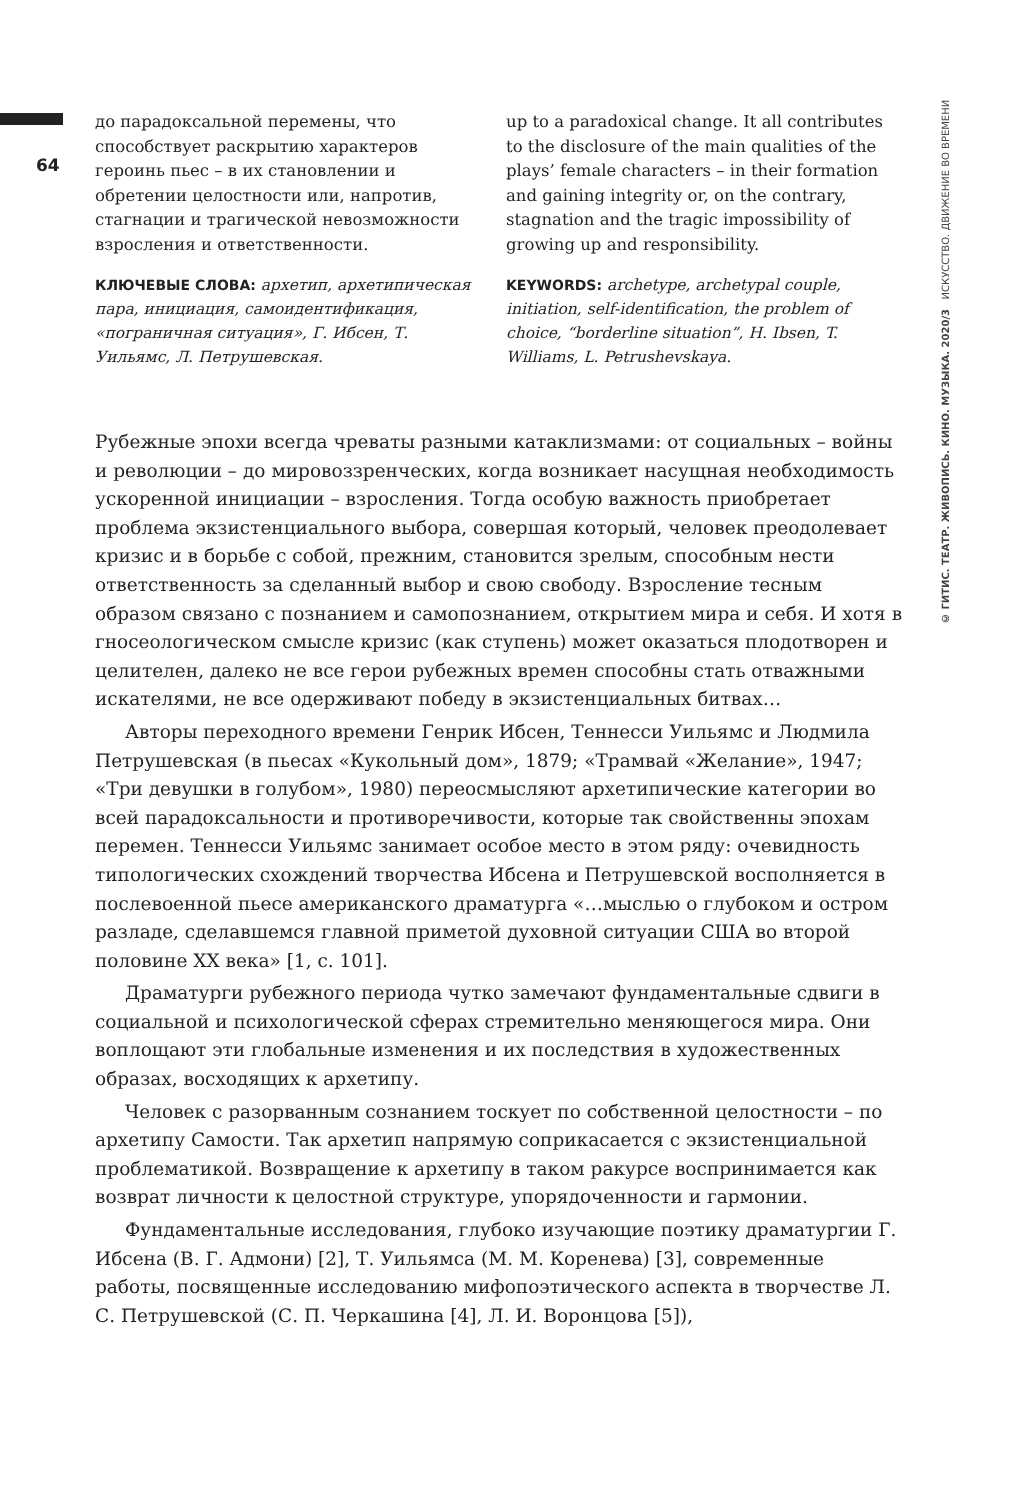64
до парадоксальной перемены, что способствует раскрытию характеров героинь пьес – в их становлении и обретении целостности или, напротив, стагнации и трагической невозможности взросления и ответственности.
КЛЮЧЕВЫЕ СЛОВА: архетип, архетипическая пара, инициация, самоидентификация, «пограничная ситуация», Г. Ибсен, Т. Уильямс, Л. Петрушевская.
up to a paradoxical change. It all contributes to the disclosure of the main qualities of the plays’ female characters – in their formation and gaining integrity or, on the contrary, stagnation and the tragic impossibility of growing up and responsibility.
KEYWORDS: archetype, archetypal couple, initiation, self-identification, the problem of choice, “borderline situation”, H. Ibsen, T. Williams, L. Petrushevskaya.
Рубежные эпохи всегда чреваты разными катаклизмами: от социальных – войны и революции – до мировоззренческих, когда возникает насущная необходимость ускоренной инициации – взросления. Тогда особую важность приобретает проблема экзистенциального выбора, совершая который, человек преодолевает кризис и в борьбе с собой, прежним, становится зрелым, способным нести ответственность за сделанный выбор и свою свободу. Взросление тесным образом связано с познанием и самопознанием, открытием мира и себя. И хотя в гносеологическом смысле кризис (как ступень) может оказаться плодотворен и целителен, далеко не все герои рубежных времен способны стать отважными искателями, не все одерживают победу в экзистенциальных битвах…
Авторы переходного времени Генрик Ибсен, Теннесси Уильямс и Людмила Петрушевская (в пьесах «Кукольный дом», 1879; «Трамвай «Желание», 1947; «Три девушки в голубом», 1980) переосмысляют архетипические категории во всей парадоксальности и противоречивости, которые так свойственны эпохам перемен. Теннесси Уильямс занимает особое место в этом ряду: очевидность типологических схождений творчества Ибсена и Петрушевской восполняется в послевоенной пьесе американского драматурга «…мыслью о глубоком и остром разладе, сделавшемся главной приметой духовной ситуации США во второй половине XX века» [1, с. 101].
Драматурги рубежного периода чутко замечают фундаментальные сдвиги в социальной и психологической сферах стремительно меняющегося мира. Они воплощают эти глобальные изменения и их последствия в художественных образах, восходящих к архетипу.
Человек с разорванным сознанием тоскует по собственной целостности – по архетипу Самости. Так архетип напрямую соприкасается с экзистенциальной проблематикой. Возвращение к архетипу в таком ракурсе воспринимается как возврат личности к целостной структуре, упорядоченности и гармонии.
Фундаментальные исследования, глубоко изучающие поэтику драматургии Г. Ибсена (В. Г. Адмони) [2], Т. Уильямса (М. М. Коренева) [3], современные работы, посвященные исследованию мифопоэтического аспекта в творчестве Л. С. Петрушевской (С. П. Черкашина [4], Л. И. Воронцова [5]),
© ГИТИС. ТЕАТР. ЖИВОПИСЬ. КИНО. МУЗЫКА. 2020/3 ИСКУССТВО. ДВИЖЕНИЕ ВО ВРЕМЕНИ